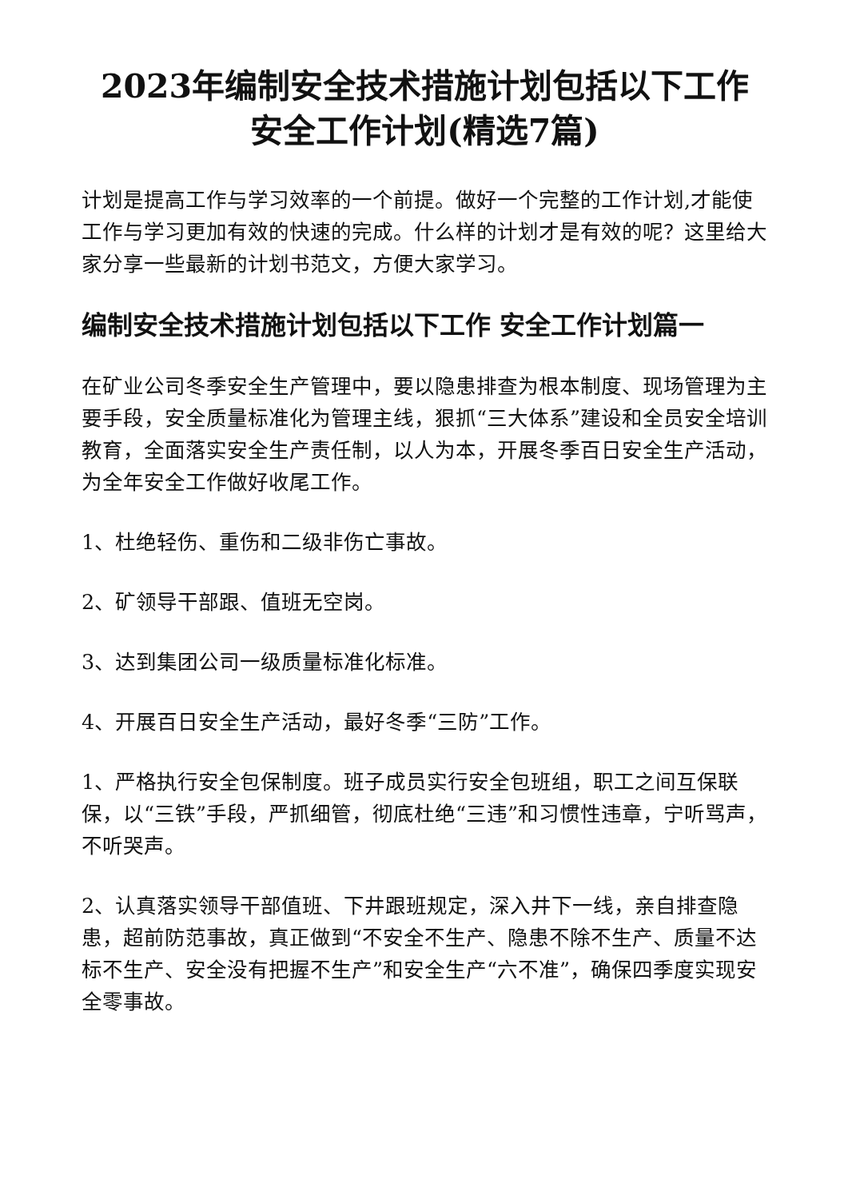2023年编制安全技术措施计划包括以下工作 安全工作计划(精选7篇)
计划是提高工作与学习效率的一个前提。做好一个完整的工作计划,才能使工作与学习更加有效的快速的完成。什么样的计划才是有效的呢？这里给大家分享一些最新的计划书范文，方便大家学习。
编制安全技术措施计划包括以下工作 安全工作计划篇一
在矿业公司冬季安全生产管理中，要以隐患排查为根本制度、现场管理为主要手段，安全质量标准化为管理主线，狠抓“三大体系”建设和全员安全培训教育，全面落实安全生产责任制，以人为本，开展冬季百日安全生产活动，为全年安全工作做好收尾工作。
1、杜绝轻伤、重伤和二级非伤亡事故。
2、矿领导干部跟、值班无空岗。
3、达到集团公司一级质量标准化标准。
4、开展百日安全生产活动，最好冬季“三防”工作。
1、严格执行安全包保制度。班子成员实行安全包班组，职工之间互保联保，以“三铁”手段，严抓细管，彻底杜绝“三违”和习惯性违章，宁听骂声，不听哭声。
2、认真落实领导干部值班、下井跟班规定，深入井下一线，亲自排查隐患，超前防范事故，真正做到“不安全不生产、隐患不除不生产、质量不达标不生产、安全没有把握不生产”和安全生产“六不准”，确保四季度实现安全零事故。